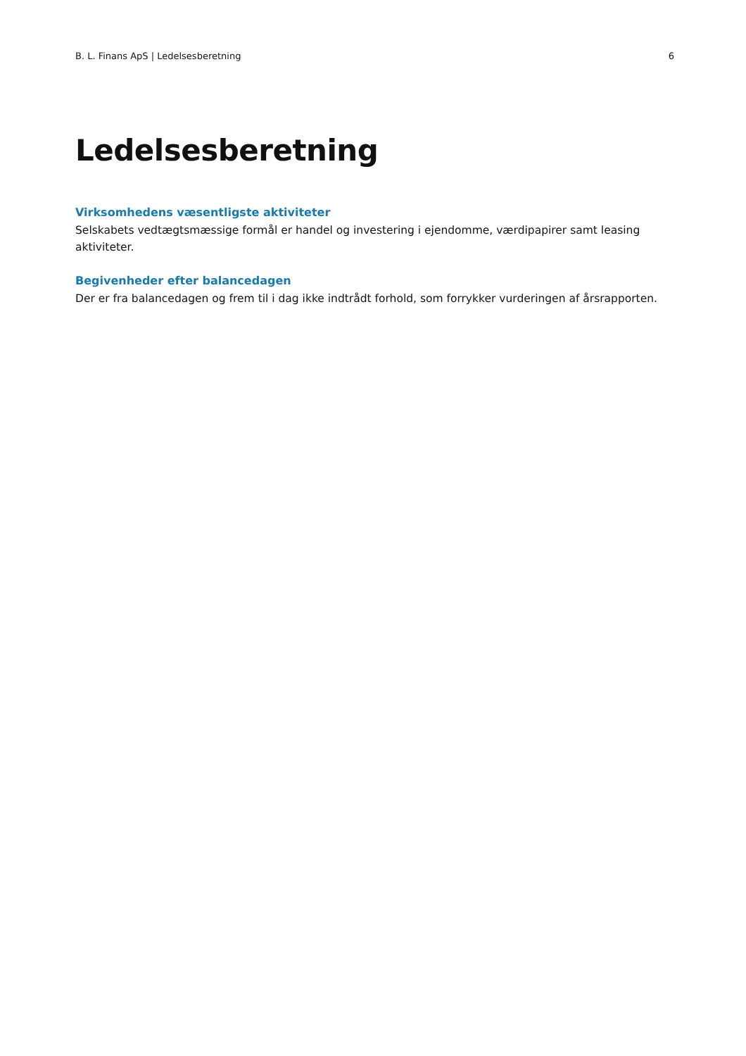B. L. Finans ApS | Ledelsesberetning 6
Ledelsesberetning
Virksomhedens væsentligste aktiviteter
Selskabets vedtægtsmæssige formål er handel og investering i ejendomme, værdipapirer samt leasing aktiviteter.
Begivenheder efter balancedagen
Der er fra balancedagen og frem til i dag ikke indtrådt forhold, som forrykker vurderingen af årsrapporten.